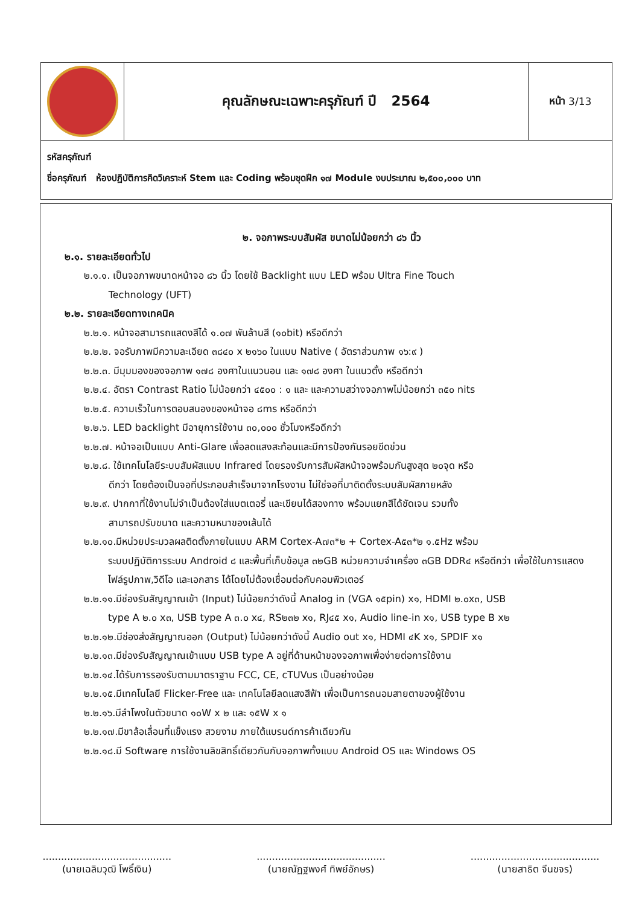คุณลักษณะเฉพาะครุภัณฑ์ ปี 2564
หน้า 3/13
รหัสครุภัณฑ์
ชื่อครุภัณฑ์ ห้องปฏิบัติการคิดวิเคราะห์ Stem และ Coding พร้อมชุดฝึก ๑๗ Module งบประมาณ ๒,๕๐๐,๐๐๐ บาท
๒. จอภาพระบบสัมผัส ขนาดไม่น้อยกว่า ๘๖ นิ้ว
๒.๑. รายละเอียดทั่วไป
๒.๑.๑. เป็นจอภาพขนาดหน้าจอ ๘๖ นิ้ว โดยใช้ Backlight แบบ LED พร้อม Ultra Fine Touch
Technology (UFT)
๒.๒. รายละเอียดทางเทคนิค
๒.๒.๑. หน้าจอสามารถแสดงสีได้ ๑.๐๗ พันล้านสี (๑๐bit) หรือดีกว่า
๒.๒.๒. จอรับภาพมีความละเอียด ๓๘๔๐ x ๒๑๖๐ ในแบบ Native ( อัตราส่วนภาพ ๑๖:๙ )
๒.๒.๓. มีมุมมองของจอภาพ ๑๗๘ องศาในแนวนอน และ ๑๗๘ องศา ในแนวตั้ง หรือดีกว่า
๒.๒.๔. อัตรา Contrast Ratio ไม่น้อยกว่า ๔๕๐๐ : ๑ และ และความสว่างจอภาพไม่น้อยกว่า ๓๕๐ nits
๒.๒.๕. ความเร็วในการตอบสนองของหน้าจอ ๘ms หรือดีกว่า
๒.๒.๖. LED backlight มีอายุการใช้งาน ๓๐,๐๐๐ ชั่วโมงหรือดีกว่า
๒.๒.๗. หน้าจอเป็นแบบ Anti-Glare เพื่อลดแสงสะท้อนและมีการป้องกันรอยขีดข่วน
๒.๒.๘. ใช้เทคโนโลยีระบบสัมผัสแบบ Infrared โดยรองรับการสัมผัสหน้าจอพร้อมกันสูงสุด ๒๐จุด หรือ
ดีกว่า โดยต้องเป็นจอที่ประกอบสำเร็จมาจากโรงงาน ไม่ใช่จอที่มาติดตั้งระบบสัมผัสภายหลัง
๒.๒.๙. ปากกาที่ใช้งานไม่จำเป็นต้องใส่แบตเตอรี่ และเขียนได้สองทาง พร้อมแยกสีได้ชัดเจน รวมทั้ง
สามารถปรับขนาด และความหนาของเส้นได้
๒.๒.๑๐.มีหน่วยประมวลผลติดตั้งภายในแบบ ARM Cortex-A๗๓*๒ + Cortex-A๕๓*๒ ๑.๕Hz พร้อม
ระบบปฏิบัติการระบบ Android ๘ และพื้นที่เก็บข้อมูล ๓๒GB หน่วยความจำเครื่อง ๓GB DDR๔ หรือดีกว่า เพื่อใช้ในการแสดงไฟล์รูปภาพ,วิดีโอ และเอกสาร ได้โดยไม่ต้องเชื่อมต่อกับคอมพิวเตอร์
๒.๒.๑๑.มีช่องรับสัญญาณเข้า (Input) ไม่น้อยกว่าดังนี้ Analog in (VGA ๑๕pin) x๑, HDMI ๒.๐x๓, USB
type A ๒.๐ x๓, USB type A ๓.๐ x๔, RS๒๓๒ x๑, RJ๔๕ x๑, Audio line-in x๑, USB type B x๒
๒.๒.๑๒.มีช่องส่งสัญญาณออก (Output) ไม่น้อยกว่าดังนี้ Audio out x๑, HDMI ๔K x๑, SPDIF x๑
๒.๒.๑๓.มีช่องรับสัญญาณเข้าแบบ USB type A อยู่ที่ด้านหน้าของจอภาพเพื่อง่ายต่อการใช้งาน
๒.๒.๑๔.ได้รับการรองรับตามมาตราฐาน FCC, CE, cTUVus เป็นอย่างน้อย
๒.๒.๑๕.มีเทคโนโลยี Flicker-Free และ เทคโนโลยีลดแสงสีฟ้า เพื่อเป็นการถนอมสายตาของผู้ใช้งาน
๒.๒.๑๖.มีลำโพงในตัวขนาด ๑๐W x ๒ และ ๑๕W x ๑
๒.๒.๑๗.มีขาล้อเลื่อนที่แข็งแรง สวยงาม ภายใต้แบรนด์การค้าเดียวกัน
๒.๒.๑๘.มี Software การใช้งานลิขสิทธิ์เดียวกันกับจอภาพทั้งแบบ Android OS และ Windows OS
..........................................
(นายเฉลิมวุฒิ โพธิ์เงิน)
..........................................
(นายณัฏฐพงศ์ ทิพย์อักษร)
..........................................
(นายสาธิต จีนขจร)